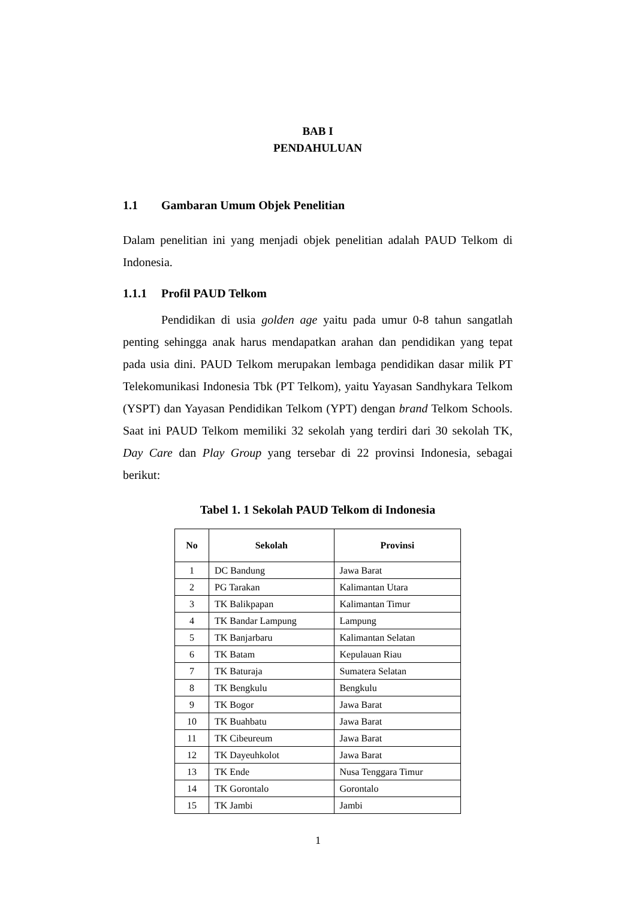BAB I
PENDAHULUAN
1.1 Gambaran Umum Objek Penelitian
Dalam penelitian ini yang menjadi objek penelitian adalah PAUD Telkom di Indonesia.
1.1.1 Profil PAUD Telkom
Pendidikan di usia golden age yaitu pada umur 0-8 tahun sangatlah penting sehingga anak harus mendapatkan arahan dan pendidikan yang tepat pada usia dini. PAUD Telkom merupakan lembaga pendidikan dasar milik PT Telekomunikasi Indonesia Tbk (PT Telkom), yaitu Yayasan Sandhykara Telkom (YSPT) dan Yayasan Pendidikan Telkom (YPT) dengan brand Telkom Schools. Saat ini PAUD Telkom memiliki 32 sekolah yang terdiri dari 30 sekolah TK, Day Care dan Play Group yang tersebar di 22 provinsi Indonesia, sebagai berikut:
Tabel 1. 1 Sekolah PAUD Telkom di Indonesia
| No | Sekolah | Provinsi |
| --- | --- | --- |
| 1 | DC Bandung | Jawa Barat |
| 2 | PG Tarakan | Kalimantan Utara |
| 3 | TK Balikpapan | Kalimantan Timur |
| 4 | TK Bandar Lampung | Lampung |
| 5 | TK Banjarbaru | Kalimantan Selatan |
| 6 | TK Batam | Kepulauan Riau |
| 7 | TK Baturaja | Sumatera Selatan |
| 8 | TK Bengkulu | Bengkulu |
| 9 | TK Bogor | Jawa Barat |
| 10 | TK Buahbatu | Jawa Barat |
| 11 | TK Cibeureum | Jawa Barat |
| 12 | TK Dayeuhkolot | Jawa Barat |
| 13 | TK Ende | Nusa Tenggara Timur |
| 14 | TK Gorontalo | Gorontalo |
| 15 | TK Jambi | Jambi |
1